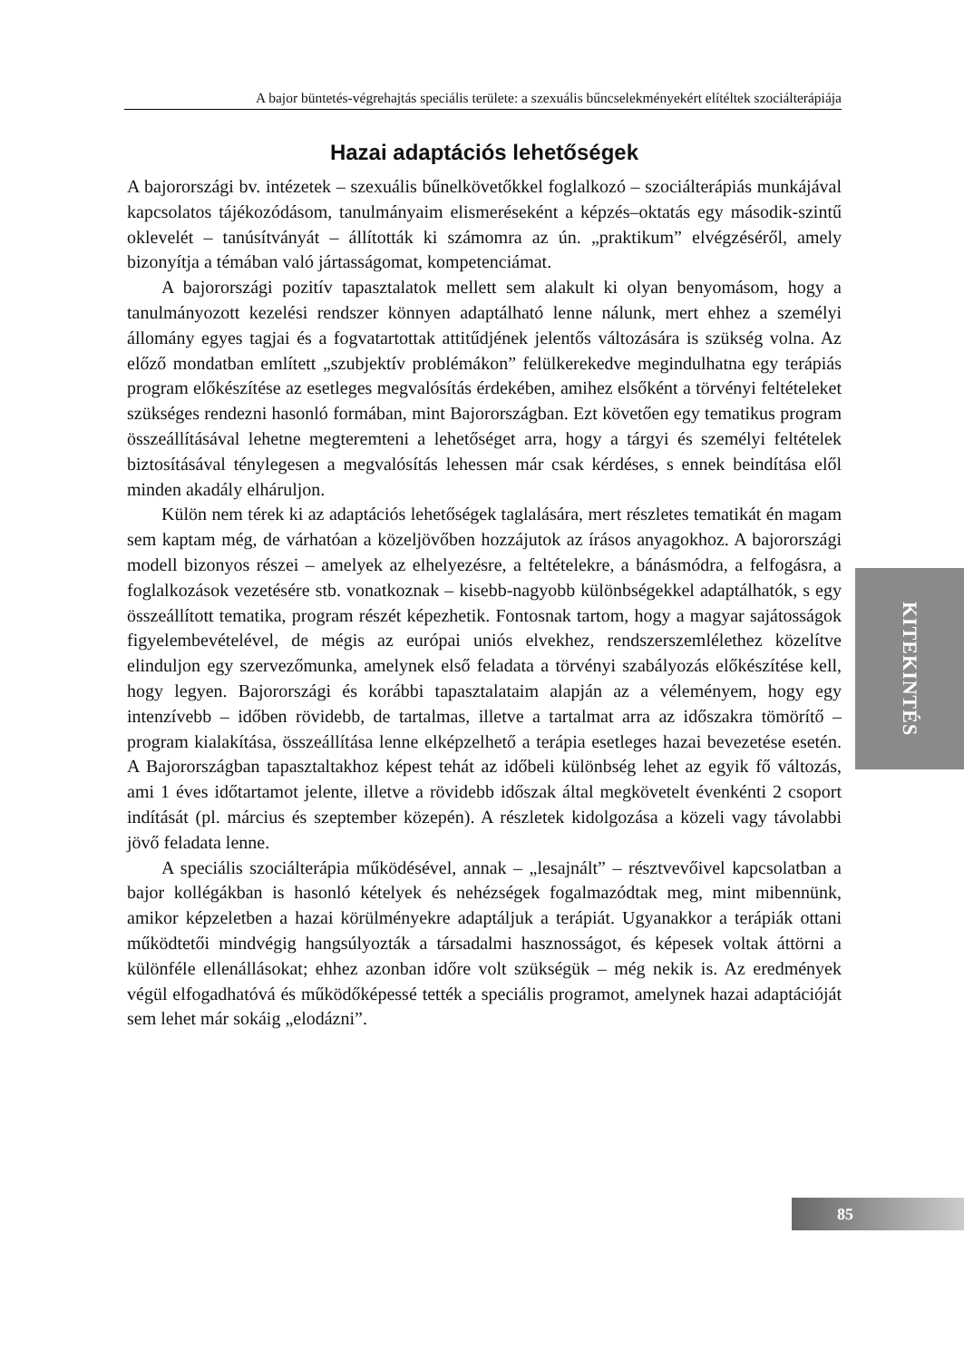A bajor büntetés-végrehajtás speciális területe: a szexuális bűncselekményekért elítéltek szociálterápiája
Hazai adaptációs lehetőségek
A bajorországi bv. intézetek – szexuális bűnelkövetőkkel foglalkozó – szociálterápiás munkájával kapcsolatos tájékozódásom, tanulmányaim elismeréseként a képzés–oktatás egy második-szintű oklevelét – tanúsítványát – állították ki számomra az ún. „praktikum” elvégzéséről, amely bizonyítja a témában való jártasságomat, kompetenciámat.
A bajorországi pozitív tapasztalatok mellett sem alakult ki olyan benyomásom, hogy a tanulmányozott kezelési rendszer könnyen adaptálható lenne nálunk, mert ehhez a személyi állomány egyes tagjai és a fogvatartottak attitűdjének jelentős változására is szükség volna. Az előző mondatban említett „szubjektív problémákon” felülkerekedve megindulhatna egy terápiás program előkészítése az esetleges megvalósítás érdekében, amihez elsőként a törvényi feltételeket szükséges rendezni hasonló formában, mint Bajorországban. Ezt követően egy tematikus program összeállításával lehetne megteremteni a lehetőséget arra, hogy a tárgyi és személyi feltételek biztosításával ténylegesen a megvalósítás lehessen már csak kérdéses, s ennek beindítása elől minden akadály elháruljon.
Külön nem térek ki az adaptációs lehetőségek taglalására, mert részletes tematikát én magam sem kaptam még, de várhatóan a közeljövőben hozzájutok az írásos anyagokhoz. A bajorországi modell bizonyos részei – amelyek az elhelyezésre, a feltételekre, a bánásmódra, a felfogásra, a foglalkozások vezetésére stb. vonatkoznak – kisebb-nagyobb különbségekkel adaptálhatók, s egy összeállított tematika, program részét képezhetik. Fontosnak tartom, hogy a magyar sajátosságok figyelembevételével, de mégis az európai uniós elvekhez, rendszerszemlélethez közelítve elinduljon egy szervezőmunka, amelynek első feladata a törvényi szabályozás előkészítése kell, hogy legyen. Bajorországi és korábbi tapasztalataim alapján az a véleményem, hogy egy intenzívebb – időben rövidebb, de tartalmas, illetve a tartalmat arra az időszakra tömörítő – program kialakítása, összeállítása lenne elképzelhető a terápia esetleges hazai bevezetése esetén. A Bajorországban tapasztaltakhoz képest tehát az időbeli különbség lehet az egyik fő változás, ami 1 éves időtartamot jelente, illetve a rövidebb időszak által megkövetelt évenkénti 2 csoport indítását (pl. március és szeptember közepén). A részletek kidolgozása a közeli vagy távolabbi jövő feladata lenne.
A speciális szociálterápia működésével, annak – „lesajnált” – résztvevőivel kapcsolatban a bajor kollégákban is hasonló kételyek és nehézségek fogalmazódtak meg, mint mibennünk, amikor képzeletben a hazai körülményekre adaptáljuk a terápiát. Ugyanakkor a terápiák ottani működtetői mindvégig hangsúlyozták a társadalmi hasznosságot, és képesek voltak áttörni a különféle ellenállásokat; ehhez azonban időre volt szükségük – még nekik is. Az eredmények végül elfogadhatóvá és működőképessé tették a speciális programot, amelynek hazai adaptációját sem lehet már sokáig „elodázni”.
KITEKINTÉS
85